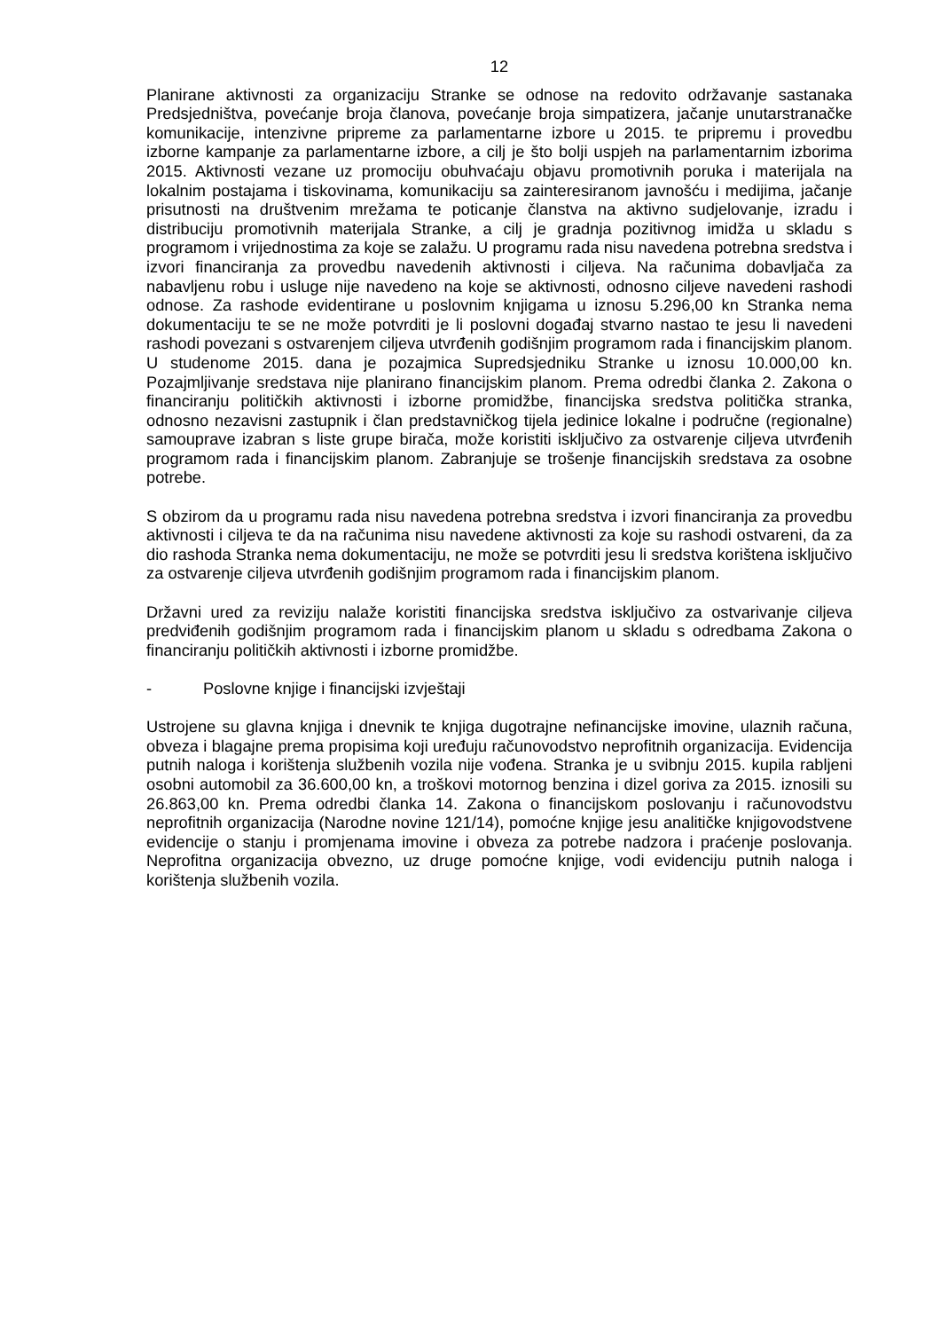12
Planirane aktivnosti za organizaciju Stranke se odnose na redovito održavanje sastanaka Predsjedništva, povećanje broja članova, povećanje broja simpatizera, jačanje unutarstranačke komunikacije, intenzivne pripreme za parlamentarne izbore u 2015. te pripremu i provedbu izborne kampanje za parlamentarne izbore, a cilj je što bolji uspjeh na parlamentarnim izborima 2015. Aktivnosti vezane uz promociju obuhvaćaju objavu promotivnih poruka i materijala na lokalnim postajama i tiskovinama, komunikaciju sa zainteresiranom javnošću i medijima, jačanje prisutnosti na društvenim mrežama te poticanje članstva na aktivno sudjelovanje, izradu i distribuciju promotivnih materijala Stranke, a cilj je gradnja pozitivnog imidža u skladu s programom i vrijednostima za koje se zalažu. U programu rada nisu navedena potrebna sredstva i izvori financiranja za provedbu navedenih aktivnosti i ciljeva. Na računima dobavljača za nabavljenu robu i usluge nije navedeno na koje se aktivnosti, odnosno ciljeve navedeni rashodi odnose. Za rashode evidentirane u poslovnim knjigama u iznosu 5.296,00 kn Stranka nema dokumentaciju te se ne može potvrditi je li poslovni događaj stvarno nastao te jesu li navedeni rashodi povezani s ostvarenjem ciljeva utvrđenih godišnjim programom rada i financijskim planom. U studenome 2015. dana je pozajmica Supredsjedniku Stranke u iznosu 10.000,00 kn. Pozajmljivanje sredstava nije planirano financijskim planom. Prema odredbi članka 2. Zakona o financiranju političkih aktivnosti i izborne promidžbe, financijska sredstva politička stranka, odnosno nezavisni zastupnik i član predstavničkog tijela jedinice lokalne i područne (regionalne) samouprave izabran s liste grupe birača, može koristiti isključivo za ostvarenje ciljeva utvrđenih programom rada i financijskim planom. Zabranjuje se trošenje financijskih sredstava za osobne potrebe.
S obzirom da u programu rada nisu navedena potrebna sredstva i izvori financiranja za provedbu aktivnosti i ciljeva te da na računima nisu navedene aktivnosti za koje su rashodi ostvareni, da za dio rashoda Stranka nema dokumentaciju, ne može se potvrditi jesu li sredstva korištena isključivo za ostvarenje ciljeva utvrđenih godišnjim programom rada i financijskim planom.
Državni ured za reviziju nalaže koristiti financijska sredstva isključivo za ostvarivanje ciljeva predviđenih godišnjim programom rada i financijskim planom u skladu s odredbama Zakona o financiranju političkih aktivnosti i izborne promidžbe.
- Poslovne knjige i financijski izvještaji
Ustrojene su glavna knjiga i dnevnik te knjiga dugotrajne nefinancijske imovine, ulaznih računa, obveza i blagajne prema propisima koji uređuju računovodstvo neprofitnih organizacija. Evidencija putnih naloga i korištenja službenih vozila nije vođena. Stranka je u svibnju 2015. kupila rabljeni osobni automobil za 36.600,00 kn, a troškovi motornog benzina i dizel goriva za 2015. iznosili su 26.863,00 kn. Prema odredbi članka 14. Zakona o financijskom poslovanju i računovodstvu neprofitnih organizacija (Narodne novine 121/14), pomoćne knjige jesu analitičke knjigovodstvene evidencije o stanju i promjenama imovine i obveza za potrebe nadzora i praćenje poslovanja. Neprofitna organizacija obvezno, uz druge pomoćne knjige, vodi evidenciju putnih naloga i korištenja službenih vozila.